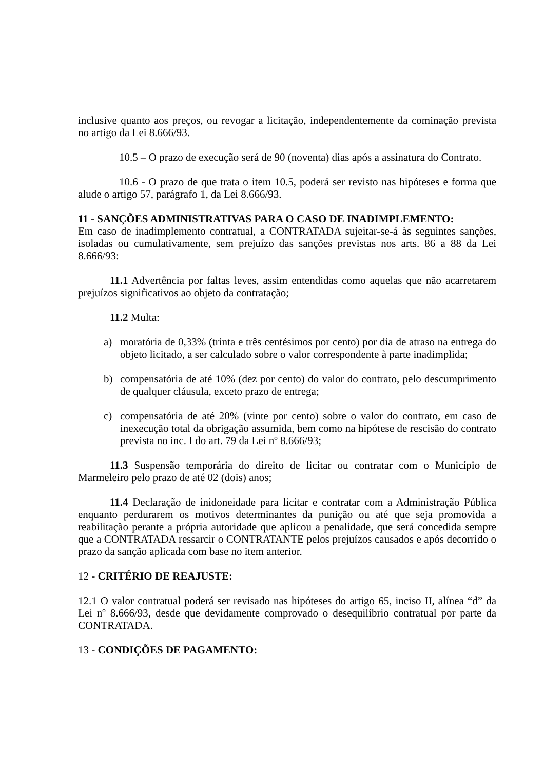inclusive quanto aos preços, ou revogar a licitação, independentemente da cominação prevista no artigo da Lei 8.666/93.
10.5 – O prazo de execução será de 90 (noventa) dias após a assinatura do Contrato.
10.6 - O prazo de que trata o item 10.5, poderá ser revisto nas hipóteses e forma que alude o artigo 57, parágrafo 1, da Lei 8.666/93.
11 - SANÇÕES ADMINISTRATIVAS PARA O CASO DE INADIMPLEMENTO:
Em caso de inadimplemento contratual, a CONTRATADA sujeitar-se-á às seguintes sanções, isoladas ou cumulativamente, sem prejuízo das sanções previstas nos arts. 86 a 88 da Lei 8.666/93:
11.1 Advertência por faltas leves, assim entendidas como aquelas que não acarretarem prejuízos significativos ao objeto da contratação;
11.2 Multa:
a) moratória de 0,33% (trinta e três centésimos por cento) por dia de atraso na entrega do objeto licitado, a ser calculado sobre o valor correspondente à parte inadimplida;
b) compensatória de até 10% (dez por cento) do valor do contrato, pelo descumprimento de qualquer cláusula, exceto prazo de entrega;
c) compensatória de até 20% (vinte por cento) sobre o valor do contrato, em caso de inexecução total da obrigação assumida, bem como na hipótese de rescisão do contrato prevista no inc. I do art. 79 da Lei nº 8.666/93;
11.3 Suspensão temporária do direito de licitar ou contratar com o Município de Marmeleiro pelo prazo de até 02 (dois) anos;
11.4 Declaração de inidoneidade para licitar e contratar com a Administração Pública enquanto perdurarem os motivos determinantes da punição ou até que seja promovida a reabilitação perante a própria autoridade que aplicou a penalidade, que será concedida sempre que a CONTRATADA ressarcir o CONTRATANTE pelos prejuízos causados e após decorrido o prazo da sanção aplicada com base no item anterior.
12 - CRITÉRIO DE REAJUSTE:
12.1 O valor contratual poderá ser revisado nas hipóteses do artigo 65, inciso II, alínea “d” da Lei nº 8.666/93, desde que devidamente comprovado o desequilíbrio contratual por parte da CONTRATADA.
13 - CONDIÇÕES DE PAGAMENTO: